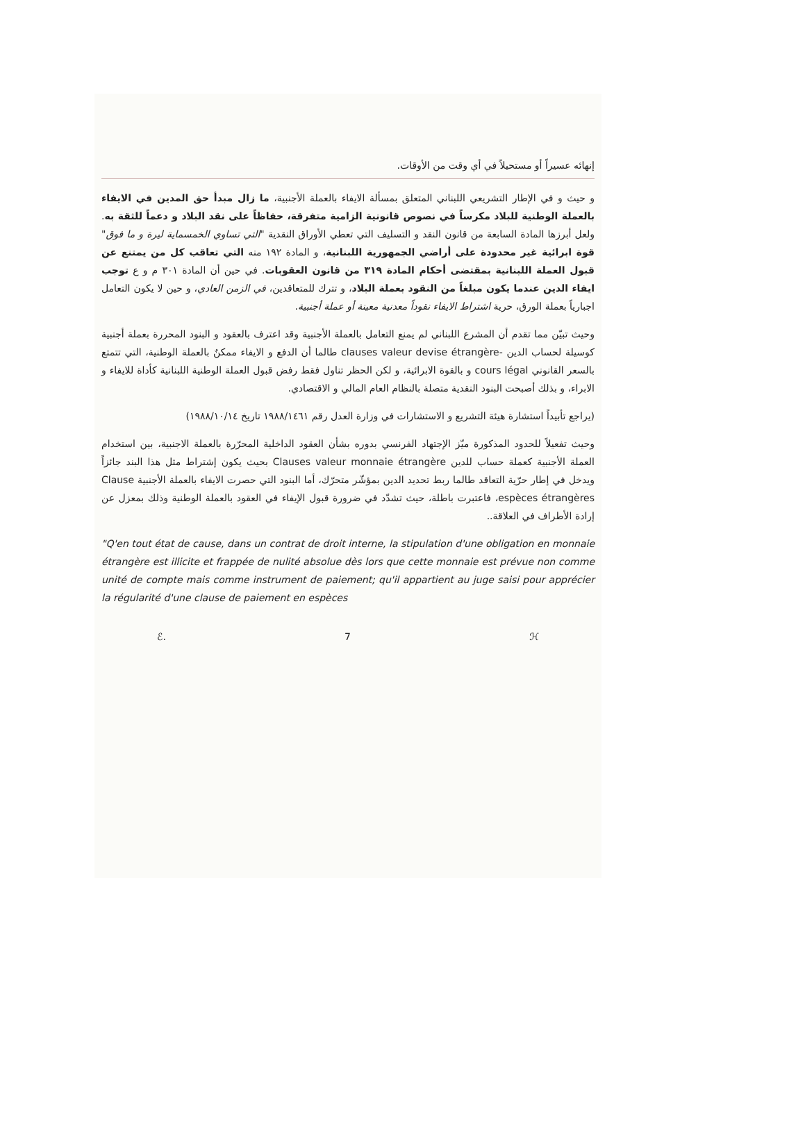إنهائه عسيراً أو مستحيلاً في أي وقت من الأوقات.
و حيث و في الإطار التشريعي اللبناني المتعلق بمسألة الايفاء بالعملة الأجنبية، ما زال مبدأ حق المدين في الايفاء بالعملة الوطنية للبلاد مكرساً في نصوص قانونية الزامية متفرقة، حفاظاً على نقد البلاد و دعماً للثقة به. ولعل أبرزها المادة السابعة من قانون النقد و التسليف التي تعطي الأوراق النقدية "التي تساوي الخمسماية ليرة و ما فوق" قوة ابرائية غير محدودة على أراضي الجمهورية اللبنانية، و المادة ١٩٢ منه التي تعاقب كل من يمتنع عن قبول العملة اللبنانية بمقتضى أحكام المادة ٣١٩ من قانون العقوبات. في حين أن المادة ٣٠١ م و ع توجب ايفاء الدين عندما يكون مبلغاً من النقود بعملة البلاد، و تترك للمتعاقدين، في الزمن العادي، و حين لا يكون التعامل اجبارياً بعملة الورق، حرية اشتراط الايفاء نقوداً معدنية معينة أو عملة أجنبية.
وحيث تبيّن مما تقدم أن المشرع اللبناني لم يمنع التعامل بالعملة الأجنبية وقد اعترف بالعقود و البنود المحررة بعملة أجنبية كوسيلة لحساب الدين -clauses valeur devise étrangère طالما أن الدفع و الايفاء ممكنٌ بالعملة الوطنية، التي تتمتع بالسعر القانوني cours légal و بالقوة الابرائية، و لكن الحظر تناول فقط رفض قبول العملة الوطنية اللبنانية كأداة للايفاء و الابراء، و بذلك أصبحت البنود النقدية متصلة بالنظام العام المالي و الاقتصادي.
(يراجع تأبيداً استشارة هيئة التشريع و الاستشارات في وزارة العدل رقم ١٩٨٨/١٤٦١ تاريخ ١٩٨٨/١٠/١٤)
وحيث تفعيلاً للحدود المذكورة ميّز الإجتهاد الفرنسي بدوره بشأن العقود الداخلية المحرّرة بالعملة الاجنبية، بين استخدام العملة الأجنبية كعملة حساب للدين Clauses valeur monnaie étrangère بحيث يكون إشتراط مثل هذا البند جائزاً ويدخل في إطار حرّية التعاقد طالما ربط تحديد الدين بمؤشّر متحرّك، أما البنود التي حصرت الايفاء بالعملة الأجنبية Clause espèces étrangères، فاعتبرت باطلة، حيث تشدّد في ضرورة قبول الإيفاء في العقود بالعملة الوطنية وذلك بمعزل عن إرادة الأطراف في العلاقة..
"Q'en tout état de cause, dans un contrat de droit interne, la stipulation d'une obligation en monnaie étrangère est illicite et frappée de nulité absolue dès lors que cette monnaie est prévue non comme unité de compte mais comme instrument de paiement; qu'il appartient au juge saisi pour apprécier la régularité d'une clause de paiement en espèces
ℰ. 7 ℋ